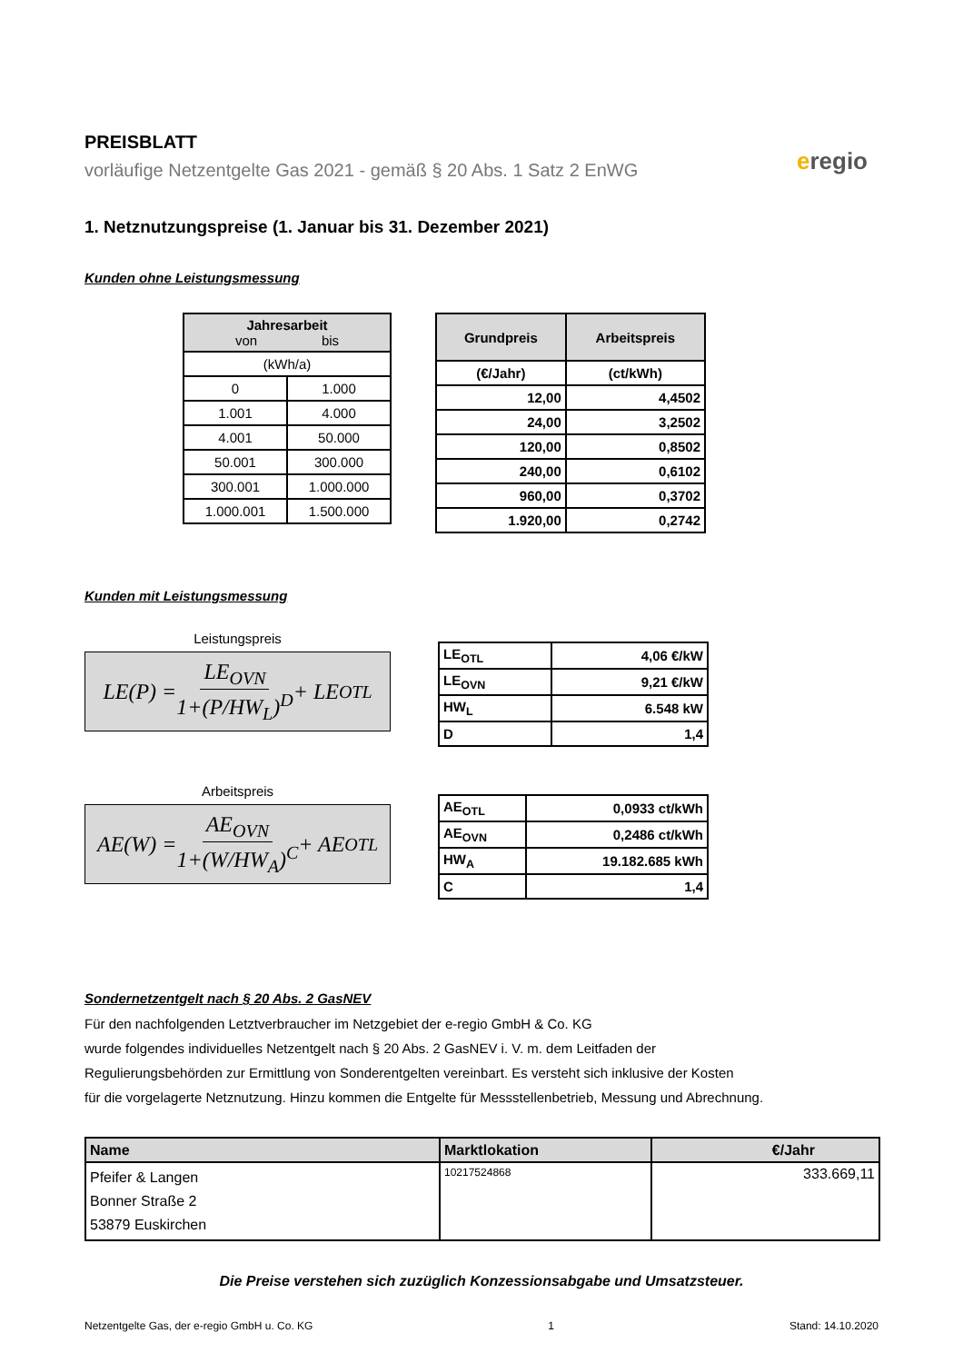eregio
PREISBLATT
vorläufige Netzentgelte Gas 2021 - gemäß § 20 Abs. 1 Satz 2 EnWG
1. Netznutzungspreise (1. Januar bis 31. Dezember 2021)
Kunden ohne Leistungsmessung
| Jahresarbeit von bis | |
| --- | --- |
| (kWh/a) | |
| 0 | 1.000 |
| 1.001 | 4.000 |
| 4.001 | 50.000 |
| 50.001 | 300.000 |
| 300.001 | 1.000.000 |
| 1.000.001 | 1.500.000 |
| Grundpreis | Arbeitspreis |
| --- | --- |
| (€/Jahr) | (ct/kWh) |
| 12,00 | 4,4502 |
| 24,00 | 3,2502 |
| 120,00 | 0,8502 |
| 240,00 | 0,6102 |
| 960,00 | 0,3702 |
| 1.920,00 | 0,2742 |
Kunden mit Leistungsmessung
Leistungspreis
LE(P) = LE<sub>OVN</sub> 1+(P/HW<sub>L</sub>)<sup>D</sup> + LE<sub>OTL</sub>
| LE<sub>OTL</sub> | 4,06 €/kW |
| LE<sub>OVN</sub> | 9,21 €/kW |
| HW<sub>L</sub> | 6.548 kW |
| D | 1,4 |
Arbeitspreis
AE(W) = AE<sub>OVN</sub> 1+(W/HW<sub>A</sub>)<sup>C</sup> + AE<sub>OTL</sub>
| AE<sub>OTL</sub> | 0,0933 ct/kWh |
| AE<sub>OVN</sub> | 0,2486 ct/kWh |
| HW<sub>A</sub> | 19.182.685 kWh |
| C | 1,4 |
Sondernetzentgelt nach § 20 Abs. 2 GasNEV
Für den nachfolgenden Letztverbraucher im Netzgebiet der e-regio GmbH & Co. KG
wurde folgendes individuelles Netzentgelt nach § 20 Abs. 2 GasNEV i. V. m. dem Leitfaden der
Regulierungsbehörden zur Ermittlung von Sonderentgelten vereinbart. Es versteht sich inklusive der Kosten
für die vorgelagerte Netznutzung. Hinzu kommen die Entgelte für Messstellenbetrieb, Messung und Abrechnung.
| Name | Marktlokation | €/Jahr |
| --- | --- | --- |
| Pfeifer & Langen Bonner Straße 2 53879 Euskirchen | 10217524868 | 333.669,11 |
Die Preise verstehen sich zuzüglich Konzessionsabgabe und Umsatzsteuer.
Netzentgelte Gas, der e-regio GmbH u. Co. KG 1 Stand: 14.10.2020